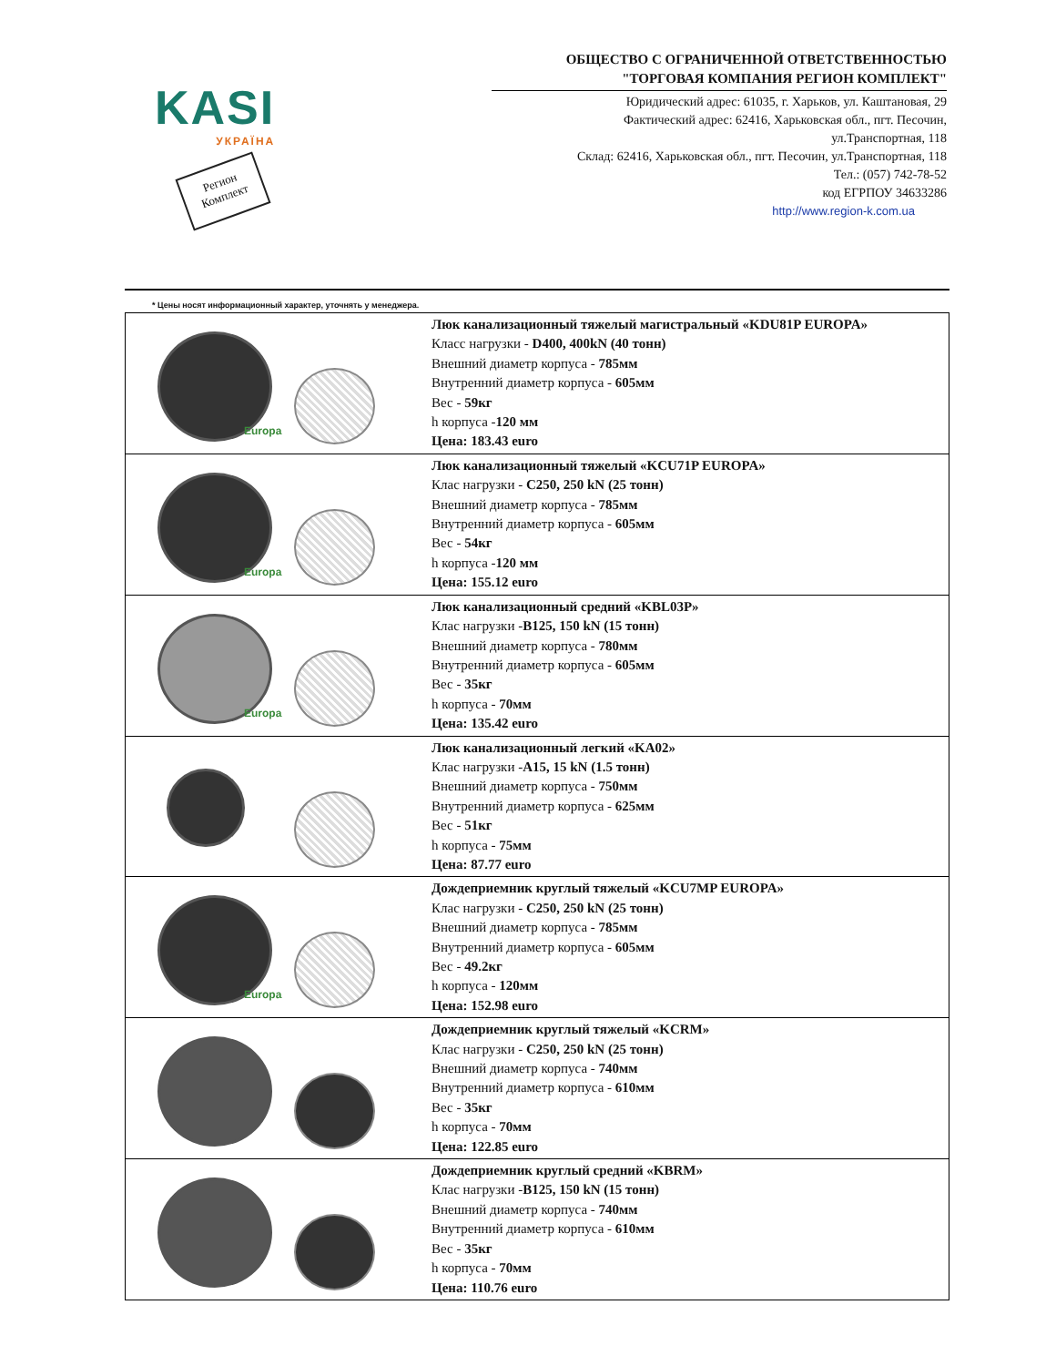KASI
УКРАЇНА
Регион Комплект
ОБЩЕСТВО С ОГРАНИЧЕННОЙ ОТВЕТСТВЕННОСТЬЮ
"ТОРГОВАЯ КОМПАНИЯ РЕГИОН КОМПЛЕКТ"
Юридический адрес: 61035, г. Харьков, ул. Каштановая, 29
Фактический адрес: 62416, Харьковская обл., пгт. Песочин,
ул.Транспортная, 118
Склад: 62416, Харьковская обл., пгт. Песочин, ул.Транспортная, 118
Тел.: (057) 742-78-52
код ЕГРПОУ 34633286
http://www.region-k.com.ua
* Цены носят информационный характер, уточнять у менеджера.
| Europa | Люк канализационный тяжелый магистральный «KDU81P EUROPA» Класс нагрузки - D400, 400kN (40 тонн) Внешний диаметр корпуса - 785мм Внутренний диаметр корпуса - 605мм Вес - 59кг h корпуса - 120 мм Цена: 183.43 euro |
| Europa | Люк канализационный тяжелый «KCU71P EUROPA» Клас нагрузки - C250, 250 kN (25 тонн) Внешний диаметр корпуса - 785мм Внутренний диаметр корпуса - 605мм Вес - 54кг h корпуса - 120 мм Цена: 155.12 euro |
| Europa | Люк канализационный средний «KBL03P» Клас нагрузки - B125, 150 kN (15 тонн) Внешний диаметр корпуса - 780мм Внутренний диаметр корпуса - 605мм Вес - 35кг h корпуса - 70мм Цена: 135.42 euro |
| | Люк канализационный легкий «KA02» Клас нагрузки - A15, 15 kN (1.5 тонн) Внешний диаметр корпуса - 750мм Внутренний диаметр корпуса - 625мм Вес - 51кг h корпуса - 75мм Цена: 87.77 euro |
| Europa | Дождеприемник круглый тяжелый «KCU7MP EUROPA» Клас нагрузки - C250, 250 kN (25 тонн) Внешний диаметр корпуса - 785мм Внутренний диаметр корпуса - 605мм Вес - 49.2кг h корпуса - 120мм Цена: 152.98 euro |
| | Дождеприемник круглый тяжелый «KCRM» Клас нагрузки - C250, 250 kN (25 тонн) Внешний диаметр корпуса - 740мм Внутренний диаметр корпуса - 610мм Вес - 35кг h корпуса - 70мм Цена: 122.85 euro |
| | Дождеприемник круглый средний «KBRM» Клас нагрузки - B125, 150 kN (15 тонн) Внешний диаметр корпуса - 740мм Внутренний диаметр корпуса - 610мм Вес - 35кг h корпуса - 70мм Цена: 110.76 euro |